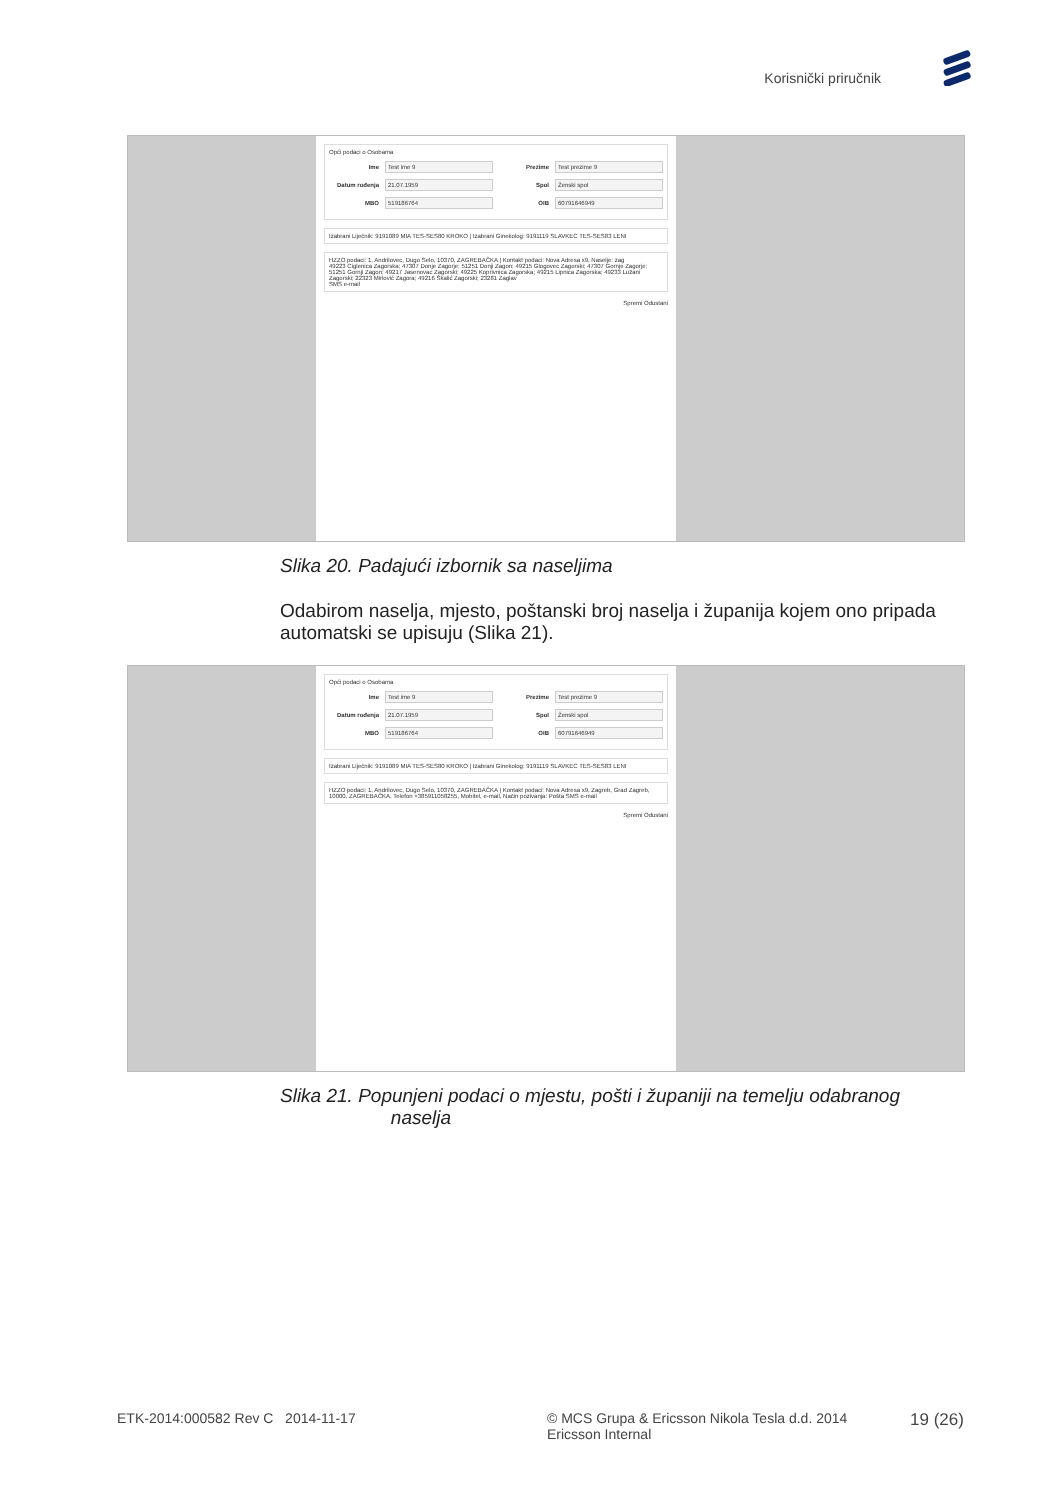Korisnički priručnik
Opći podaci o Osobama
Ime Test ime 9 Prezime Test prezime 9
Datum rođenja 21.07.1959 Spol Ženski spol
MBO 519186764 OIB 60791646949
Izabrani Liječnik: 9191089 MIA TES-SES80 KROKO | Izabrani Ginekolog: 9191119 SLAVKEC TES-SES83 LENI
HZZO podaci: 1, Andrilovec, Dugo Selo, 10370, ZAGREBAČKA | Kontakt podaci: Nova Adresa x9, Naselje: zag
49223 Ciglenica Zagorska; 47307 Donje Zagorje; 51251 Donji Zagon; 49215 Glogovec Zagorski; 47307 Gornje Zagorje; 51251 Gornji Zagon; 49217 Jasenovac Zagorski; 49225 Koprivnica Zagorska; 49215 Lipnica Zagorska; 49233 Lužani Zagorski; 22323 Mirlović Zagora; 49216 Škalić Zagorski; 23281 Zaglav
SMS e-mail
Spremi Odustani
Slika 20. Padajući izbornik sa naseljima
Odabirom naselja, mjesto, poštanski broj naselja i županija kojem ono pripada automatski se upisuju (Slika 21).
Opći podaci o Osobama
Ime Test ime 9 Prezime Test prezime 9
Datum rođenja 21.07.1959 Spol Ženski spol
MBO 519186764 OIB 60791646949
Izabrani Liječnik: 9191089 MIA TES-SES80 KROKO | Izabrani Ginekolog: 9191119 SLAVKEC TES-SES83 LENI
HZZO podaci: 1, Andrilovec, Dugo Selo, 10370, ZAGREBAČKA | Kontakt podaci: Nova Adresa x9, Zagreb, Grad Zagreb, 10000, ZAGREBAČKA, Telefon +385911058255, Mobitel, e-mail, Način pozivanja: Pošta SMS e-mail
Spremi Odustani
Slika 21. Popunjeni podaci o mjestu, pošti i županiji na temelju odabranog
naselja
ETK-2014:000582 Rev C 2014-11-17
© MCS Grupa & Ericsson Nikola Tesla d.d. 2014
Ericsson Internal
19 (26)